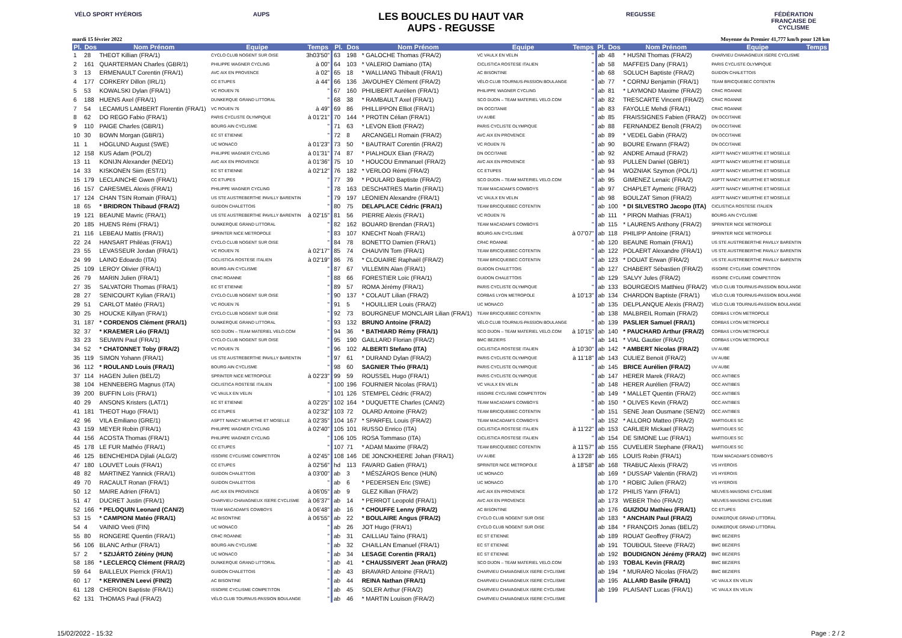VÉLO SPORT HYÉROIS AUPS
LES BOUCLES DU HAUT VAR
AUPS - REGUSSE
REGUSSE FÉDÉRATION FRANÇAISE DE CYCLISME
mardi 15 février 2022 Moyenne du Premier 41,777 km/h pour 128 km
| Pl. | Dos | Nom Prénom | Equipe | Temps | Pl. | Dos | Nom Prénom | Equipe | Temps | Pl. | Dos | Nom Prénom | Equipe | Temps |
| --- | --- | --- | --- | --- | --- | --- | --- | --- | --- | --- | --- | --- | --- | --- |
| 1 | 28 | THEOT Killian (FRA/1) | CYCLO CLUB NOGENT SUR OISE | 3h03'50" | 63 | 198 | * GALOCHE Thomas (FRA/2) | VC VAULX EN VELIN | " | ab | 48 | * HUSNI Thomas (FRA/2) | CHARVIEU CHAVAGNEUX ISERE CYCLISME | |
| 2 | 161 | QUARTERMAN Charles (GBR/1) | PHILIPPE WAGNER CYCLING | à 00" | 64 | 103 | * VALERIO Damiano (ITA) | CICLISTICA ROSTESE ITALIEN | " | ab | 58 | MAFFEIS Dany (FRA/1) | PARIS CYCLISTE OLYMPIQUE | |
| 3 | 13 | ERMENAULT Corentin (FRA/1) | AVC AIX EN PROVENCE | à 02" | 65 | 18 | * WALLIANG Thibault (FRA/1) | AC BISONTINE | " | ab | 68 | SOLUCH Baptiste (FRA/2) | GUIDON CHALETTOIS | |
| 4 | 177 | CORKERY Dillon (IRL/1) | CC ETUPES | à 44" | 66 | 136 | JAVOUHEY Clément (FRA/2) | VÉLO CLUB TOURNUS-PASSION BOULANGE | " | ab | 77 | * CORNU Benjamin (FRA/1) | TEAM BRICQUEBEC COTENTIN | |
| 5 | 53 | KOWALSKI Dylan (FRA/1) | VC ROUEN 76 | " | 67 | 160 | PHILIBERT Aurélien (FRA/1) | PHILIPPE WAGNER CYCLING | " | ab | 81 | * LAYMOND Maxime (FRA/2) | CR4C ROANNE | |
| 6 | 188 | HUENS Axel (FRA/1) | DUNKERQUE GRAND LITTORAL | " | 68 | 38 | * RAMBAULT Axel (FRA/1) | SCO DIJON – TEAM MATERIEL VELO.COM | " | ab | 82 | TRESCARTE Vincent (FRA/2) | CR4C ROANNE | |
| 7 | 54 | LECAMUS LAMBERT Florentin (FRA/1) | VC ROUEN 76 | à 49" | 69 | 86 | PHILLIPPON Elliot (FRA/1) | DN OCCITANIE | " | ab | 83 | FAYOLLE Mehdi (FRA/1) | CR4C ROANNE | |
| 8 | 62 | DO REGO Fabio (FRA/1) | PARIS CYCLISTE OLYMPIQUE | à 01'21" | 70 | 144 | * PROTIN Célian (FRA/1) | UV AUBE | " | ab | 85 | FRAISSIGNES Fabien (FRA/2) | DN OCCITANIE | |
| 9 | 110 | PAIGE Charles (GBR/1) | BOURG AIN CYCLISME | " | 71 | 63 | * LEVON Eliott (FRA/2) | PARIS CYCLISTE OLYMPIQUE | " | ab | 88 | FERNANDEZ Benoît (FRA/2) | DN OCCITANIE | |
| 10 | 30 | BOWN Morgan (GBR/1) | EC ST ETIENNE | " | 72 | 8 | ARCANGELI Romain (FRA/2) | AVC AIX EN PROVENCE | " | ab | 89 | * VEDEL Gabin (FRA/2) | DN OCCITANIE | |
| 11 | 1 | HÖGLUND August (SWE) | UC MONACO | à 01'23" | 73 | 50 | * BAUTRAIT Corentin (FRA/2) | VC ROUEN 76 | " | ab | 90 | BOURE Erwann (FRA/2) | DN OCCITANIE | |
| 12 | 158 | KUS Adam (POL/2) | PHILIPPE WAGNER CYCLING | à 01'31" | 74 | 87 | * PIALHOUX Elian (FRA/2) | DN OCCITANIE | " | ab | 92 | ANDRE Arnaud (FRA/2) | ASPTT NANCY MEURTHE ET MOSELLE | |
| 13 | 11 | KONIJN Alexander (NED/1) | AVC AIX EN PROVENCE | à 01'36" | 75 | 10 | * HOUCOU Emmanuel (FRA/2) | AVC AIX EN PROVENCE | " | ab | 93 | PULLEN Daniel (GBR/1) | ASPTT NANCY MEURTHE ET MOSELLE | |
| 14 | 33 | KISKONEN Siim (EST/1) | EC ST ETIENNE | à 02'12" | 76 | 182 | * VERLOO Rémi (FRA/2) | CC ETUPES | " | ab | 94 | WOZNIAK Szymon (POL/1) | ASPTT NANCY MEURTHE ET MOSELLE | |
| 15 | 179 | LECLAINCHE Gwen (FRA/1) | CC ETUPES | " | 77 | 39 | * POULARD Baptiste (FRA/2) | SCO DIJON – TEAM MATERIEL VELO.COM | " | ab | 95 | GIMENEZ Lenaïc (FRA/2) | ASPTT NANCY MEURTHE ET MOSELLE | |
| 16 | 157 | CARESMEL Alexis (FRA/1) | PHILIPPE WAGNER CYCLING | " | 78 | 163 | DESCHATRES Martin (FRA/1) | TEAM MACADAM'S COWBOYS | " | ab | 97 | CHAPLET Aymeric (FRA/2) | ASPTT NANCY MEURTHE ET MOSELLE | |
| 17 | 124 | CHAN TSIN Romain (FRA/1) | US STE AUSTREBERTHE PAVILLY BARENTIN | " | 79 | 197 | LEONIEN Alexandre (FRA/1) | VC VAULX EN VELIN | " | ab | 98 | BOULZAT Simon (FRA/2) | ASPTT NANCY MEURTHE ET MOSELLE | |
| 18 | 65 | * BRIDRON Thibaud (FRA/2) | GUIDON CHALETTOIS | " | 80 | 75 | DELAPLACE Cédric (FRA/1) | TEAM BRICQUEBEC COTENTIN | " | ab | 100 | * DI SILVESTRO Jacopo (ITA) | CICLISTICA ROSTESE ITALIEN | |
| 19 | 121 | BEAUNE Mavric (FRA/1) | US STE AUSTREBERTHE PAVILLY BARENTIN | à 02'15" | 81 | 56 | PIERRE Alexis (FRA/1) | VC ROUEN 76 | " | ab | 111 | * PIRON Mathias (FRA/1) | BOURG AIN CYCLISME | |
| 20 | 185 | HUENS Rémi (FRA/1) | DUNKERQUE GRAND LITTORAL | " | 82 | 162 | BOUARD Brendan (FRA/1) | TEAM MACADAM'S COWBOYS | " | ab | 115 | * LAURENS Anthony (FRA/2) | SPRINTER NICE METROPOLE | |
| 21 | 116 | LEBEAU Mattis (FRA/1) | SPRINTER NICE METROPOLE | " | 83 | 107 | KNECHT Noah (FRA/1) | BOURG AIN CYCLISME | à 07'07" | ab | 118 | PHILIPP Antoine (FRA/1) | SPRINTER NICE METROPOLE | |
| 22 | 24 | HANSART Philéas (FRA/1) | CYCLO CLUB NOGENT SUR OISE | " | 84 | 78 | BONETTO Damien (FRA/1) | CR4C ROANNE | " | ab | 120 | BEAUNE Romain (FRA/1) | US STE AUSTREBERTHE PAVILLY BARENTIN | |
| 23 | 55 | LEVASSEUR Jordan (FRA/1) | VC ROUEN 76 | à 02'17" | 85 | 74 | CHAUVIN Tom (FRA/1) | TEAM BRICQUEBEC COTENTIN | " | ab | 122 | POLAERT Alexandre (FRA/1) | US STE AUSTREBERTHE PAVILLY BARENTIN | |
| 24 | 99 | LAINO Edoardo (ITA) | CICLISTICA ROSTESE ITALIEN | à 02'19" | 86 | 76 | * CLOUAIRE Raphaël (FRA/2) | TEAM BRICQUEBEC COTENTIN | " | ab | 123 | * DOUAT Erwan (FRA/2) | US STE AUSTREBERTHE PAVILLY BARENTIN | |
| 25 | 109 | LEROY Olivier (FRA/1) | BOURG AIN CYCLISME | " | 87 | 67 | VILLEMIN Alan (FRA/1) | GUIDON CHALETTOIS | " | ab | 127 | CHABERT Sébastien (FRA/2) | ISSOIRE CYCLISME COMPETITON | |
| 26 | 79 | MARIN Julien (FRA/1) | CR4C ROANNE | " | 88 | 66 | FORESTIER Loïc (FRA/1) | GUIDON CHALETTOIS | " | ab | 129 | SALVY Jules (FRA/2) | ISSOIRE CYCLISME COMPETITON | |
| 27 | 35 | SALVATORI Thomas (FRA/1) | EC ST ETIENNE | " | 89 | 57 | ROMA Jérémy (FRA/1) | PARIS CYCLISTE OLYMPIQUE | " | ab | 133 | BOURGEOIS Matthieu (FRA/2) | VÉLO CLUB TOURNUS-PASSION BOULANGE | |
| 28 | 27 | SENICOURT Kylian (FRA/1) | CYCLO CLUB NOGENT SUR OISE | " | 90 | 137 | * COLAUT Lilian (FRA/2) | CORBAS LYON METROPOLE | à 10'13" | ab | 134 | CHARDON Baptiste (FRA/1) | VÉLO CLUB TOURNUS-PASSION BOULANGE | |
| 29 | 51 | CARLOT Matéo (FRA/1) | VC ROUEN 76 | " | 91 | 5 | * HOUILLIER Louis (FRA/2) | UC MONACO | " | ab | 135 | DELPLANQUE Alexis (FRA/2) | VÉLO CLUB TOURNUS-PASSION BOULANGE | |
| 30 | 25 | HOUCKE Killyan (FRA/1) | CYCLO CLUB NOGENT SUR OISE | " | 92 | 73 | BOURGNEUF MONCLAIR Lilian (FRA/1) | TEAM BRICQUEBEC COTENTIN | " | ab | 138 | MALBREIL Romain (FRA/2) | CORBAS LYON METROPOLE | |
| 31 | 187 | * CORDENOS Clément (FRA/1) | DUNKERQUE GRAND LITTORAL | " | 93 | 132 | BRUNO Antoine (FRA/2) | VÉLO CLUB TOURNUS-PASSION BOULANGE | " | ab | 139 | PASLIER Samuel (FRA/1) | CORBAS LYON METROPOLE | |
| 32 | 37 | * KRAEMER Léo (FRA/1) | SCO DIJON – TEAM MATERIEL VELO.COM | " | 94 | 36 | * BATHIARD Rémy (FRA/1) | SCO DIJON – TEAM MATERIEL VELO.COM | à 10'15" | ab | 140 | * PAUCHARD Arthur (FRA/2) | CORBAS LYON METROPOLE | |
| 33 | 23 | SEUWIN Paul (FRA/1) | CYCLO CLUB NOGENT SUR OISE | " | 95 | 190 | GAILLARD Florian (FRA/2) | BMC BEZIERS | " | ab | 141 | * VIAL Gautier (FRA/2) | CORBAS LYON METROPOLE | |
| 34 | 52 | * CHATONNET Toby (FRA/2) | VC ROUEN 76 | " | 96 | 102 | ALBERTI Stefano (ITA) | CICLISTICA ROSTESE ITALIEN | à 10'30" | ab | 142 | * AMBERT Nicolas (FRA/2) | UV AUBE | |
| 35 | 119 | SIMON Yohann (FRA/1) | US STE AUSTREBERTHE PAVILLY BARENTIN | " | 97 | 61 | * DURAND Dylan (FRA/2) | PARIS CYCLISTE OLYMPIQUE | à 11'18" | ab | 143 | CULIEZ Benoit (FRA/2) | UV AUBE | |
| 36 | 112 | * ROULAND Louis (FRA/1) | BOURG AIN CYCLISME | " | 98 | 60 | SAGNIER Théo (FRA/1) | PARIS CYCLISTE OLYMPIQUE | " | ab | 145 | BRICE Aurélien (FRA/2) | UV AUBE | |
| 37 | 114 | HAGEN Julien (BEL/2) | SPRINTER NICE METROPOLE | à 02'23" | 99 | 59 | ROUSSEL Hugo (FRA/1) | PARIS CYCLISTE OLYMPIQUE | " | ab | 147 | HERER Marek (FRA/2) | OCC ANTIBES | |
| 38 | 104 | HENNEBERG Magnus (ITA) | CICLISTICA ROSTESE ITALIEN | " | 100 | 196 | FOURNIER Nicolas (FRA/1) | VC VAULX EN VELIN | " | ab | 148 | HERER Aurélien (FRA/2) | OCC ANTIBES | |
| 39 | 200 | BUFFIN Loïs (FRA/1) | VC VAULX EN VELIN | " | 101 | 126 | STEMPEL Cédric (FRA/2) | ISSOIRE CYCLISME COMPETITON | " | ab | 149 | * MALLET Quentin (FRA/2) | OCC ANTIBES | |
| 40 | 29 | ANSONS Kristers (LAT/1) | EC ST ETIENNE | à 02'25" | 102 | 164 | * DUQUETTE Charles (CAN/2) | TEAM MACADAM'S COWBOYS | " | ab | 150 | * OLIVES Kevin (FRA/2) | OCC ANTIBES | |
| 41 | 181 | THEOT Hugo (FRA/1) | CC ETUPES | à 02'32" | 103 | 72 | OLARD Antoine (FRA/2) | TEAM BRICQUEBEC COTENTIN | " | ab | 151 | SENE Jean Ousmane (SEN/2) | OCC ANTIBES | |
| 42 | 96 | VILA Emiliano (GRE/1) | ASPTT NANCY MEURTHE ET MOSELLE | à 02'35" | 104 | 167 | * SPARFEL Louis (FRA/2) | TEAM MACADAM'S COWBOYS | " | ab | 152 | * ALLORO Matteo (FRA/2) | MARTIGUES SC | |
| 43 | 159 | MEYER Robin (FRA/1) | PHILIPPE WAGNER CYCLING | à 02'40" | 105 | 101 | RUSSO Enrico (ITA) | CICLISTICA ROSTESE ITALIEN | à 11'22" | ab | 153 | CARLIER Mickael (FRA/2) | MARTIGUES SC | |
| 44 | 156 | ACOSTA Thomas (FRA/1) | PHILIPPE WAGNER CYCLING | " | 106 | 105 | ROSA Tommaso (ITA) | CICLISTICA ROSTESE ITALIEN | " | ab | 154 | DE SIMONE Luc (FRA/1) | MARTIGUES SC | |
| 45 | 178 | LE FUR Mathéo (FRA/1) | CC ETUPES | " | 107 | 71 | * ADAM Maxime (FRA/2) | TEAM BRICQUEBEC COTENTIN | à 11'57" | ab | 155 | CUVELIER Stephane (FRA/1) | MARTIGUES SC | |
| 46 | 125 | BENCHEHIDA Djilali (ALG/2) | ISSOIRE CYCLISME COMPETITON | à 02'45" | 108 | 146 | DE JONCKHEERE Johan (FRA/1) | UV AUBE | à 13'28" | ab | 165 | LOUIS Robin (FRA/1) | TEAM MACADAM'S COWBOYS | |
| 47 | 180 | LOUVET Louis (FRA/1) | CC ETUPES | à 02'56" | hd | 113 | FAVARD Gatien (FRA/1) | SPRINTER NICE METROPOLE | à 18'58" | ab | 168 | TRABUC Alexis (FRA/2) | VS HYEROIS | |
| 48 | 82 | MARTINEZ Yannick (FRA/1) | GUIDON CHALETTOIS | à 03'00" | ab | 3 | * MÉSZÁROS Bence (HUN) | UC MONACO | | ab | 169 | * DUSSAP Valentin (FRA/2) | VS HYEROIS | |
| 49 | 70 | RACAULT Ronan (FRA/1) | GUIDON CHALETTOIS | " | ab | 6 | * PEDERSEN Eric (SWE) | UC MONACO | | ab | 170 | * ROBIC Julien (FRA/2) | VS HYEROIS | |
| 50 | 12 | MAIRE Adrien (FRA/1) | AVC AIX EN PROVENCE | à 06'05" | ab | 9 | GLEZ Killian (FRA/2) | AVC AIX EN PROVENCE | | ab | 172 | PHILIS Yann (FRA/1) | NEUVES-MAISONS CYCLISME | |
| 51 | 47 | DUCRET Justin (FRA/1) | CHARVIEU CHAVAGNEUX ISERE CYCLISME | à 06'37" | ab | 14 | * PERROT Leopold (FRA/1) | AVC AIX EN PROVENCE | | ab | 173 | WEBER Théo (FRA/2) | NEUVES-MAISONS CYCLISME | |
| 52 | 166 | * PELOQUIN Leonard (CAN/2) | TEAM MACADAM'S COWBOYS | à 06'48" | ab | 16 | * CHOUFFE Lenny (FRA/2) | AC BISONTINE | | ab | 176 | GUIZIOU Mathieu (FRA/1) | CC ETUPES | |
| 53 | 15 | * CAMPIONI Matéo (FRA/1) | AC BISONTINE | à 06'55" | ab | 22 | * BOULAIRE Angus (FRA/2) | CYCLO CLUB NOGENT SUR OISE | | ab | 183 | * ANCHAIN Paul (FRA/2) | DUNKERQUE GRAND LITTORAL | |
| 54 | 4 | VAINIO Veeti (FIN) | UC MONACO | " | ab | 26 | JOT Hugo (FRA/1) | CYCLO CLUB NOGENT SUR OISE | | ab | 184 | * FRANÇOIS Jonas (BEL/2) | DUNKERQUE GRAND LITTORAL | |
| 55 | 80 | RONGERE Quentin (FRA/1) | CR4C ROANNE | " | ab | 31 | CAILLIAU Taïno (FRA/1) | EC ST ETIENNE | | ab | 189 | ROUAT Geoffrey (FRA/2) | BMC BEZIERS | |
| 56 | 106 | BLANC Arthur (FRA/1) | BOURG AIN CYCLISME | " | ab | 32 | CHAILLAN Emanuel (FRA/1) | EC ST ETIENNE | | ab | 191 | TOUBOUL Steeve (FRA/2) | BMC BEZIERS | |
| 57 | 2 | * SZIJÁRTÓ Zétény (HUN) | UC MONACO | " | ab | 34 | LESAGE Corentin (FRA/1) | EC ST ETIENNE | | ab | 192 | BOUDIGNON Jérémy (FRA/2) | BMC BEZIERS | |
| 58 | 186 | * LECLERCQ Clément (FRA/2) | DUNKERQUE GRAND LITTORAL | " | ab | 41 | * CHAUSSIVERT Jean (FRA/2) | SCO DIJON – TEAM MATERIEL VELO.COM | | ab | 193 | TOBAL Kevin (FRA/2) | BMC BEZIERS | |
| 59 | 64 | BAILLEUX Pierrick (FRA/1) | GUIDON CHALETTOIS | " | ab | 43 | BRAVARD Antoine (FRA/1) | CHARVIEU CHAVAGNEUX ISERE CYCLISME | | ab | 194 | * MURARO Nicolas (FRA/2) | BMC BEZIERS | |
| 60 | 17 | * KERVINEN Leevi (FIN/2) | AC BISONTINE | " | ab | 44 | REINA Nathan (FRA/1) | CHARVIEU CHAVAGNEUX ISERE CYCLISME | | ab | 195 | ALLARD Basile (FRA/1) | VC VAULX EN VELIN | |
| 61 | 128 | CHERION Baptiste (FRA/1) | ISSOIRE CYCLISME COMPETITON | " | ab | 45 | SOLER Arthur (FRA/2) | CHARVIEU CHAVAGNEUX ISERE CYCLISME | | ab | 199 | PLAISANT Lucas (FRA/1) | VC VAULX EN VELIN | |
| 62 | 131 | THOMAS Paul (FRA/2) | VÉLO CLUB TOURNUS-PASSION BOULANGE | " | ab | 46 | * MARTIN Louison (FRA/2) | CHARVIEU CHAVAGNEUX ISERE CYCLISME | | | | | | |
15/02/2022 - 15:32 Page : 2 / 2